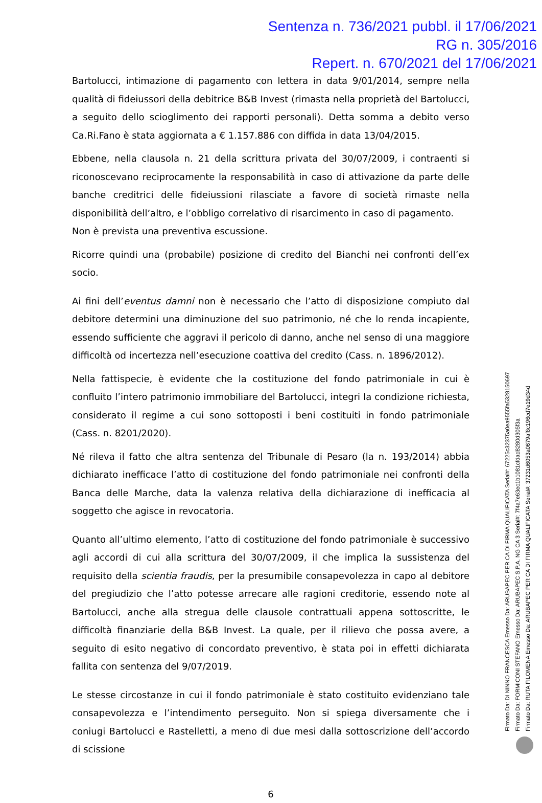Sentenza n. 736/2021 pubbl. il 17/06/2021
RG n. 305/2016
Repert. n. 670/2021 del 17/06/2021
Bartolucci, intimazione di pagamento con lettera in data 9/01/2014, sempre nella qualità di fideiussori della debitrice B&B Invest (rimasta nella proprietà del Bartolucci, a seguito dello scioglimento dei rapporti personali). Detta somma a debito verso Ca.Ri.Fano è stata aggiornata a € 1.157.886 con diffida in data 13/04/2015.
Ebbene, nella clausola n. 21 della scrittura privata del 30/07/2009, i contraenti si riconoscevano reciprocamente la responsabilità in caso di attivazione da parte delle banche creditrici delle fideiussioni rilasciate a favore di società rimaste nella disponibilità dell’altro, e l’obbligo correlativo di risarcimento in caso di pagamento.
Non è prevista una preventiva escussione.
Ricorre quindi una (probabile) posizione di credito del Bianchi nei confronti dell’ex socio.
Ai fini dell’eventus damni non è necessario che l’atto di disposizione compiuto dal debitore determini una diminuzione del suo patrimonio, né che lo renda incapiente, essendo sufficiente che aggravi il pericolo di danno, anche nel senso di una maggiore difficoltà od incertezza nell’esecuzione coattiva del credito (Cass. n. 1896/2012).
Nella fattispecie, è evidente che la costituzione del fondo patrimoniale in cui è confluito l’intero patrimonio immobiliare del Bartolucci, integri la condizione richiesta, considerato il regime a cui sono sottoposti i beni costituiti in fondo patrimoniale (Cass. n. 8201/2020).
Né rileva il fatto che altra sentenza del Tribunale di Pesaro (la n. 193/2014) abbia dichiarato inefficace l’atto di costituzione del fondo patrimoniale nei confronti della Banca delle Marche, data la valenza relativa della dichiarazione di inefficacia al soggetto che agisce in revocatoria.
Quanto all’ultimo elemento, l’atto di costituzione del fondo patrimoniale è successivo agli accordi di cui alla scrittura del 30/07/2009, il che implica la sussistenza del requisito della scientia fraudis, per la presumibile consapevolezza in capo al debitore del pregiudizio che l’atto potesse arrecare alle ragioni creditorie, essendo note al Bartolucci, anche alla stregua delle clausole contrattuali appena sottoscritte, le difficoltà finanziarie della B&B Invest. La quale, per il rilievo che possa avere, a seguito di esito negativo di concordato preventivo, è stata poi in effetti dichiarata fallita con sentenza del 9/07/2019.
Le stesse circostanze in cui il fondo patrimoniale è stato costituito evidenziano tale consapevolezza e l’intendimento perseguito. Non si spiega diversamente che i coniugi Bartolucci e Rastelletti, a meno di due mesi dalla sottoscrizione dell’accordo di scissione
6
Firmato Da: DI NINNO FRANCESCA Emesso Da: ARUBAPEC PER CA DI FIRMA QUALIFICATA Serial#: 67225c32375a0ea9555fa5328150697
Firmato Da: FORMICONI STEFANO Emesso Da: ARUBAPEC S.P.A. NG CA 3 Serial#: 7f4a7e63ec1b1081cfdad8280d305f3a
Firmato Da: RUTA FILOMENA Emesso Da: ARUBAPEC PER CA DI FIRMA QUALIFICATA Serial#: 37231d6053a0679af8c196cd7e19d34d